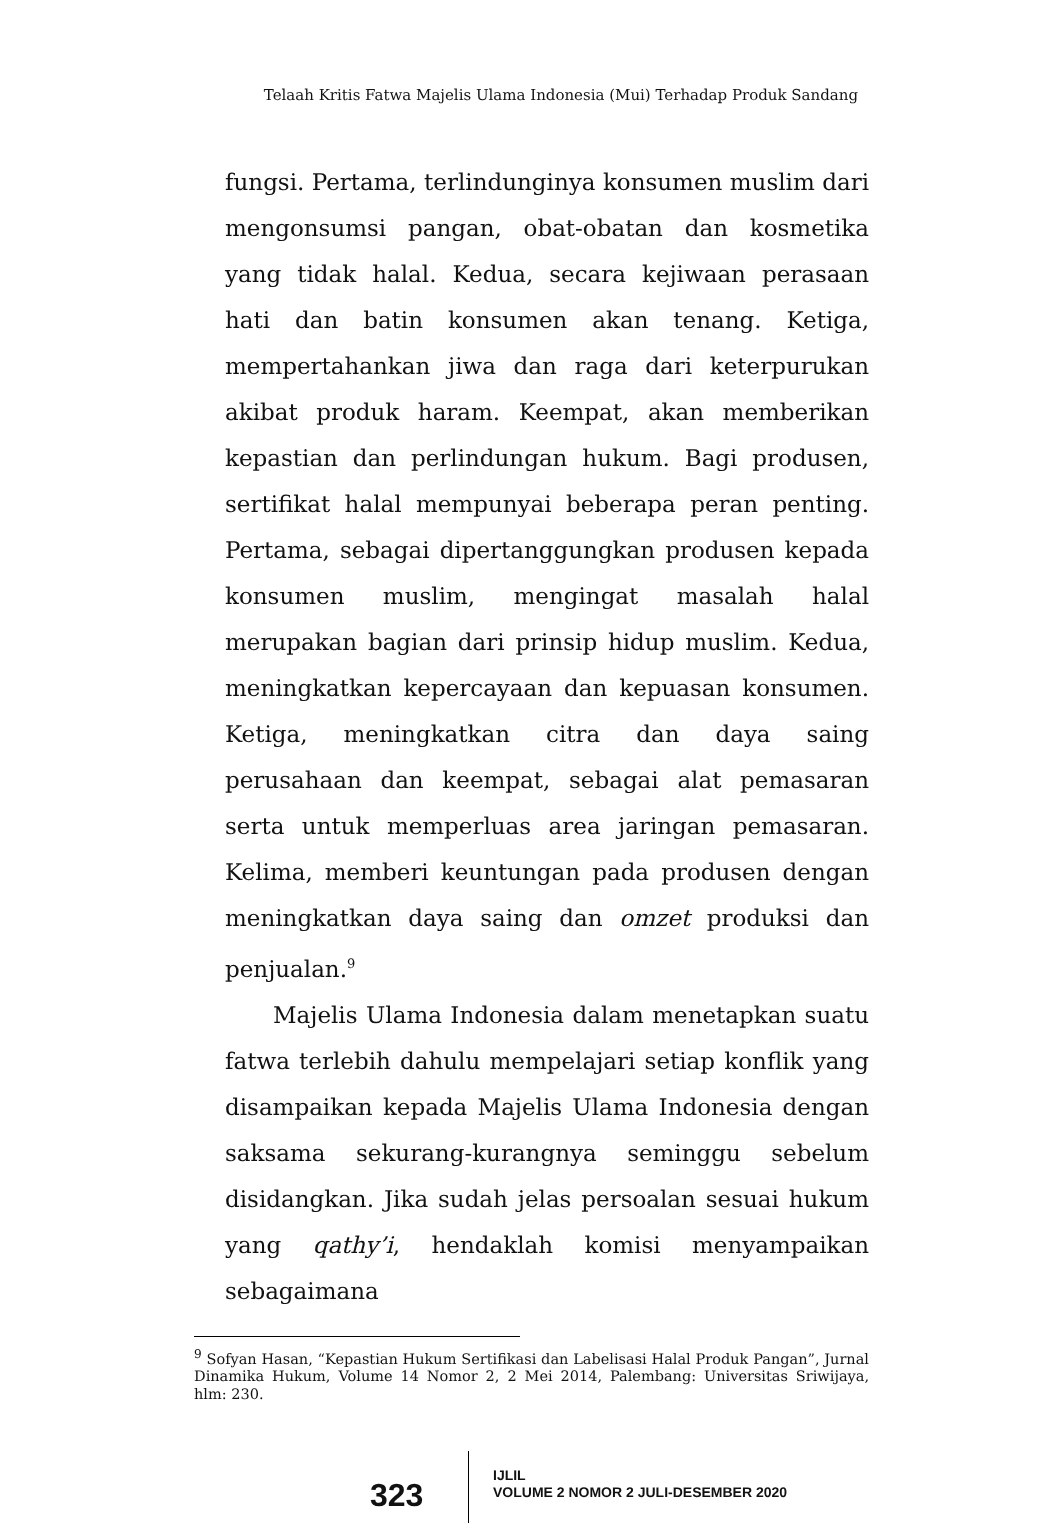Telaah Kritis Fatwa Majelis Ulama Indonesia (Mui) Terhadap Produk Sandang
fungsi. Pertama, terlindunginya konsumen muslim dari mengonsumsi pangan, obat-obatan dan kosmetika yang tidak halal. Kedua, secara kejiwaan perasaan hati dan batin konsumen akan tenang. Ketiga, mempertahankan jiwa dan raga dari keterpurukan akibat produk haram. Keempat, akan memberikan kepastian dan perlindungan hukum. Bagi produsen, sertifikat halal mempunyai beberapa peran penting. Pertama, sebagai dipertanggungkan produsen kepada konsumen muslim, mengingat masalah halal merupakan bagian dari prinsip hidup muslim. Kedua, meningkatkan kepercayaan dan kepuasan konsumen. Ketiga, meningkatkan citra dan daya saing perusahaan dan keempat, sebagai alat pemasaran serta untuk memperluas area jaringan pemasaran. Kelima, memberi keuntungan pada produsen dengan meningkatkan daya saing dan omzet produksi dan penjualan.<sup>9</sup>
Majelis Ulama Indonesia dalam menetapkan suatu fatwa terlebih dahulu mempelajari setiap konflik yang disampaikan kepada Majelis Ulama Indonesia dengan saksama sekurang-kurangnya seminggu sebelum disidangkan. Jika sudah jelas persoalan sesuai hukum yang qathy’i, hendaklah komisi menyampaikan sebagaimana
<sup>9</sup> Sofyan Hasan, “Kepastian Hukum Sertifikasi dan Labelisasi Halal Produk Pangan”, Jurnal Dinamika Hukum, Volume 14 Nomor 2, 2 Mei 2014, Palembang: Universitas Sriwijaya, hlm: 230.
323
IJLIL
VOLUME 2 NOMOR 2 JULI-DESEMBER 2020